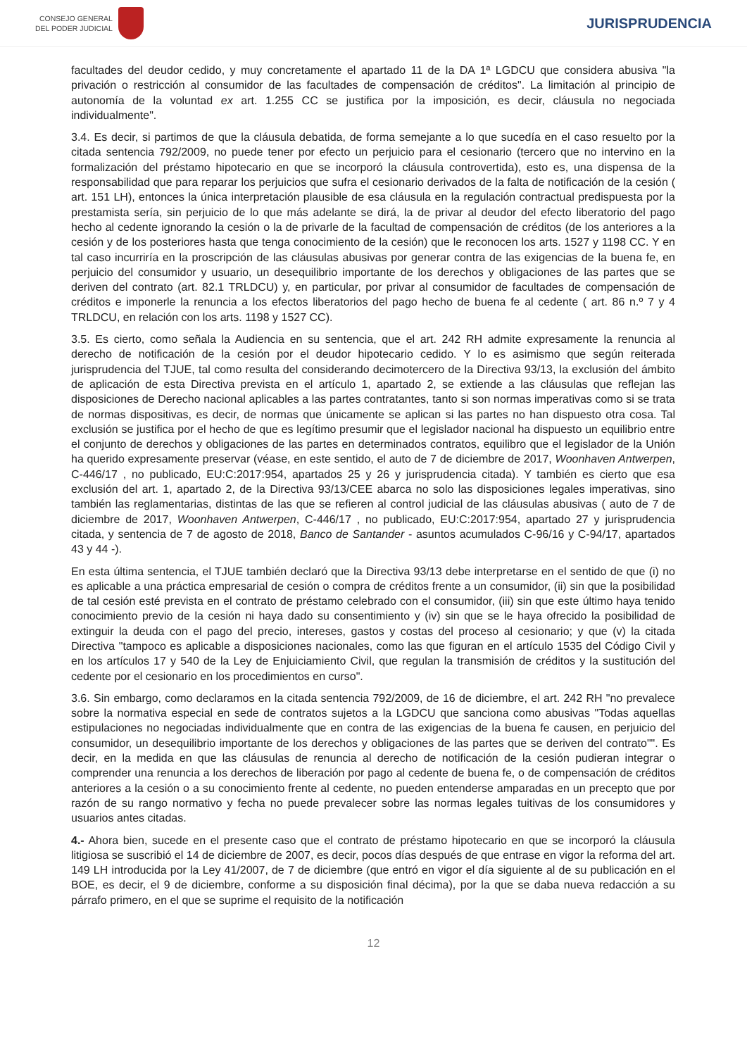CONSEJO GENERAL
DEL PODER JUDICIAL
JURISPRUDENCIA
facultades del deudor cedido, y muy concretamente el apartado 11 de la DA 1ª LGDCU que considera abusiva "la privación o restricción al consumidor de las facultades de compensación de créditos". La limitación al principio de autonomía de la voluntad ex art. 1.255 CC se justifica por la imposición, es decir, cláusula no negociada individualmente".
3.4. Es decir, si partimos de que la cláusula debatida, de forma semejante a lo que sucedía en el caso resuelto por la citada sentencia 792/2009, no puede tener por efecto un perjuicio para el cesionario (tercero que no intervino en la formalización del préstamo hipotecario en que se incorporó la cláusula controvertida), esto es, una dispensa de la responsabilidad que para reparar los perjuicios que sufra el cesionario derivados de la falta de notificación de la cesión ( art. 151 LH), entonces la única interpretación plausible de esa cláusula en la regulación contractual predispuesta por la prestamista sería, sin perjuicio de lo que más adelante se dirá, la de privar al deudor del efecto liberatorio del pago hecho al cedente ignorando la cesión o la de privarle de la facultad de compensación de créditos (de los anteriores a la cesión y de los posteriores hasta que tenga conocimiento de la cesión) que le reconocen los arts. 1527 y 1198 CC. Y en tal caso incurriría en la proscripción de las cláusulas abusivas por generar contra de las exigencias de la buena fe, en perjuicio del consumidor y usuario, un desequilibrio importante de los derechos y obligaciones de las partes que se deriven del contrato (art. 82.1 TRLDCU) y, en particular, por privar al consumidor de facultades de compensación de créditos e imponerle la renuncia a los efectos liberatorios del pago hecho de buena fe al cedente ( art. 86 n.º 7 y 4 TRLDCU, en relación con los arts. 1198 y 1527 CC).
3.5. Es cierto, como señala la Audiencia en su sentencia, que el art. 242 RH admite expresamente la renuncia al derecho de notificación de la cesión por el deudor hipotecario cedido. Y lo es asimismo que según reiterada jurisprudencia del TJUE, tal como resulta del considerando decimotercero de la Directiva 93/13, la exclusión del ámbito de aplicación de esta Directiva prevista en el artículo 1, apartado 2, se extiende a las cláusulas que reflejan las disposiciones de Derecho nacional aplicables a las partes contratantes, tanto si son normas imperativas como si se trata de normas dispositivas, es decir, de normas que únicamente se aplican si las partes no han dispuesto otra cosa. Tal exclusión se justifica por el hecho de que es legítimo presumir que el legislador nacional ha dispuesto un equilibrio entre el conjunto de derechos y obligaciones de las partes en determinados contratos, equilibro que el legislador de la Unión ha querido expresamente preservar (véase, en este sentido, el auto de 7 de diciembre de 2017, Woonhaven Antwerpen, C-446/17 , no publicado, EU:C:2017:954, apartados 25 y 26 y jurisprudencia citada). Y también es cierto que esa exclusión del art. 1, apartado 2, de la Directiva 93/13/CEE abarca no solo las disposiciones legales imperativas, sino también las reglamentarias, distintas de las que se refieren al control judicial de las cláusulas abusivas ( auto de 7 de diciembre de 2017, Woonhaven Antwerpen, C-446/17 , no publicado, EU:C:2017:954, apartado 27 y jurisprudencia citada, y sentencia de 7 de agosto de 2018, Banco de Santander - asuntos acumulados C-96/16 y C-94/17, apartados 43 y 44 -).
En esta última sentencia, el TJUE también declaró que la Directiva 93/13 debe interpretarse en el sentido de que (i) no es aplicable a una práctica empresarial de cesión o compra de créditos frente a un consumidor, (ii) sin que la posibilidad de tal cesión esté prevista en el contrato de préstamo celebrado con el consumidor, (iii) sin que este último haya tenido conocimiento previo de la cesión ni haya dado su consentimiento y (iv) sin que se le haya ofrecido la posibilidad de extinguir la deuda con el pago del precio, intereses, gastos y costas del proceso al cesionario; y que (v) la citada Directiva "tampoco es aplicable a disposiciones nacionales, como las que figuran en el artículo 1535 del Código Civil y en los artículos 17 y 540 de la Ley de Enjuiciamiento Civil, que regulan la transmisión de créditos y la sustitución del cedente por el cesionario en los procedimientos en curso".
3.6. Sin embargo, como declaramos en la citada sentencia 792/2009, de 16 de diciembre, el art. 242 RH "no prevalece sobre la normativa especial en sede de contratos sujetos a la LGDCU que sanciona como abusivas "Todas aquellas estipulaciones no negociadas individualmente que en contra de las exigencias de la buena fe causen, en perjuicio del consumidor, un desequilibrio importante de los derechos y obligaciones de las partes que se deriven del contrato"". Es decir, en la medida en que las cláusulas de renuncia al derecho de notificación de la cesión pudieran integrar o comprender una renuncia a los derechos de liberación por pago al cedente de buena fe, o de compensación de créditos anteriores a la cesión o a su conocimiento frente al cedente, no pueden entenderse amparadas en un precepto que por razón de su rango normativo y fecha no puede prevalecer sobre las normas legales tuitivas de los consumidores y usuarios antes citadas.
4.- Ahora bien, sucede en el presente caso que el contrato de préstamo hipotecario en que se incorporó la cláusula litigiosa se suscribió el 14 de diciembre de 2007, es decir, pocos días después de que entrase en vigor la reforma del art. 149 LH introducida por la Ley 41/2007, de 7 de diciembre (que entró en vigor el día siguiente al de su publicación en el BOE, es decir, el 9 de diciembre, conforme a su disposición final décima), por la que se daba nueva redacción a su párrafo primero, en el que se suprime el requisito de la notificación
12